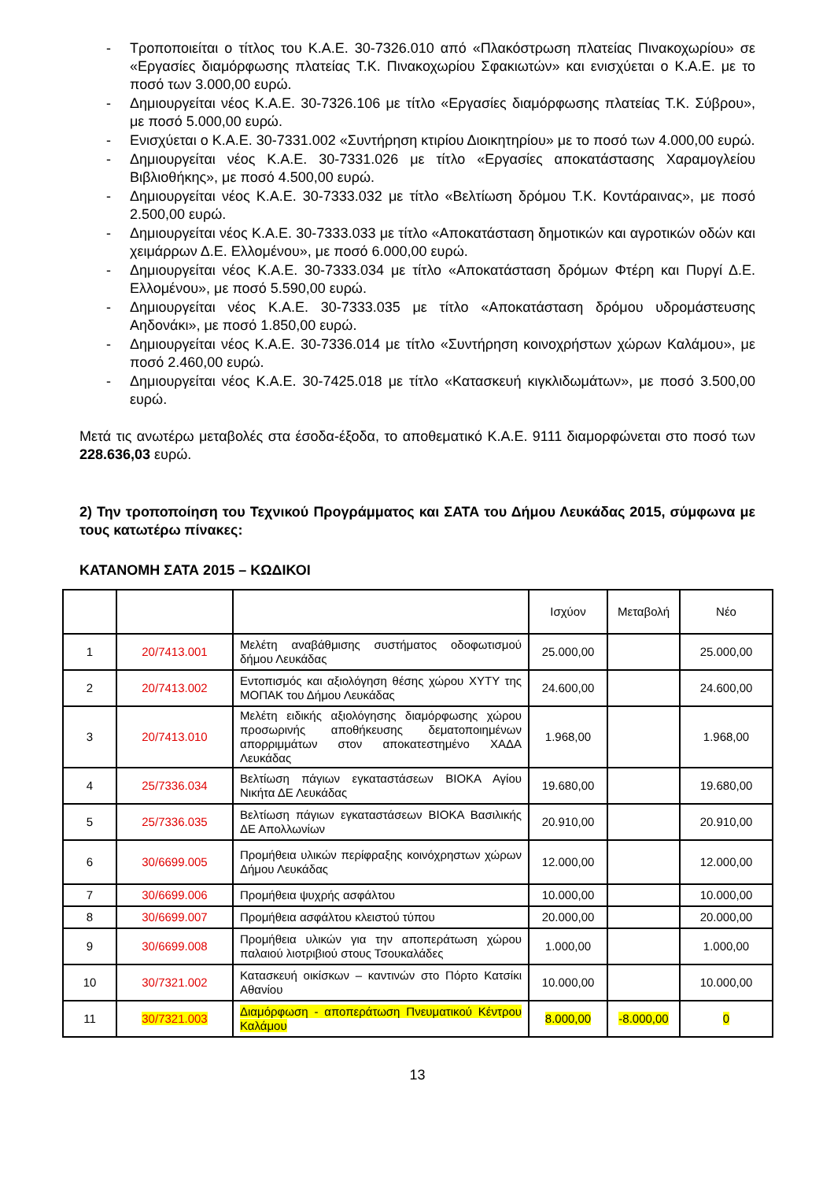- Τροποποιείται ο τίτλος του Κ.Α.Ε. 30-7326.010 από «Πλακόστρωση πλατείας Πινακοχωρίου» σε «Εργασίες διαμόρφωσης πλατείας Τ.Κ. Πινακοχωρίου Σφακιωτών» και ενισχύεται ο Κ.Α.Ε. με το ποσό των 3.000,00 ευρώ.
- Δημιουργείται νέος Κ.Α.Ε. 30-7326.106 με τίτλο «Εργασίες διαμόρφωσης πλατείας Τ.Κ. Σύβρου», με ποσό 5.000,00 ευρώ.
- Ενισχύεται ο Κ.Α.Ε. 30-7331.002 «Συντήρηση κτιρίου Διοικητηρίου» με το ποσό των 4.000,00 ευρώ.
- Δημιουργείται νέος Κ.Α.Ε. 30-7331.026 με τίτλο «Εργασίες αποκατάστασης Χαραμογλείου Βιβλιοθήκης», με ποσό 4.500,00 ευρώ.
- Δημιουργείται νέος Κ.Α.Ε. 30-7333.032 με τίτλο «Βελτίωση δρόμου Τ.Κ. Κοντάραινας», με ποσό 2.500,00 ευρώ.
- Δημιουργείται νέος Κ.Α.Ε. 30-7333.033 με τίτλο «Αποκατάσταση δημοτικών και αγροτικών οδών και χειμάρρων Δ.Ε. Ελλομένου», με ποσό 6.000,00 ευρώ.
- Δημιουργείται νέος Κ.Α.Ε. 30-7333.034 με τίτλο «Αποκατάσταση δρόμων Φτέρη και Πυργί Δ.Ε. Ελλομένου», με ποσό 5.590,00 ευρώ.
- Δημιουργείται νέος Κ.Α.Ε. 30-7333.035 με τίτλο «Αποκατάσταση δρόμου υδρομάστευσης Αηδονάκι», με ποσό 1.850,00 ευρώ.
- Δημιουργείται νέος Κ.Α.Ε. 30-7336.014 με τίτλο «Συντήρηση κοινοχρήστων χώρων Καλάμου», με ποσό 2.460,00 ευρώ.
- Δημιουργείται νέος Κ.Α.Ε. 30-7425.018 με τίτλο «Κατασκευή κιγκλιδωμάτων», με ποσό 3.500,00 ευρώ.
Μετά τις ανωτέρω μεταβολές στα έσοδα-έξοδα, το αποθεματικό Κ.Α.Ε. 9111 διαμορφώνεται στο ποσό των 228.636,03 ευρώ.
2) Την τροποποίηση του Τεχνικού Προγράμματος και ΣΑΤΑ του Δήμου Λευκάδας 2015, σύμφωνα με τους κατωτέρω πίνακες:
ΚΑΤΑΝΟΜΗ ΣΑΤΑ 2015 – ΚΩΔΙΚΟΙ
| | | | Ισχύον | Μεταβολή | Νέο |
| --- | --- | --- | --- | --- | --- |
| 1 | 20/7413.001 | Μελέτη αναβάθμισης συστήματος οδοφωτισμού δήμου Λευκάδας | 25.000,00 | | 25.000,00 |
| 2 | 20/7413.002 | Εντοπισμός και αξιολόγηση θέσης χώρου ΧΥΤΥ της ΜΟΠΑΚ του Δήμου Λευκάδας | 24.600,00 | | 24.600,00 |
| 3 | 20/7413.010 | Μελέτη ειδικής αξιολόγησης διαμόρφωσης χώρου προσωρινής αποθήκευσης δεματοποιημένων απορριμμάτων στον αποκατεστημένο ΧΑΔΑ Λευκάδας | 1.968,00 | | 1.968,00 |
| 4 | 25/7336.034 | Βελτίωση πάγιων εγκαταστάσεων ΒΙΟΚΑ Αγίου Νικήτα ΔΕ Λευκάδας | 19.680,00 | | 19.680,00 |
| 5 | 25/7336.035 | Βελτίωση πάγιων εγκαταστάσεων ΒΙΟΚΑ Βασιλικής ΔΕ Απολλωνίων | 20.910,00 | | 20.910,00 |
| 6 | 30/6699.005 | Προμήθεια υλικών περίφραξης κοινόχρηστων χώρων Δήμου Λευκάδας | 12.000,00 | | 12.000,00 |
| 7 | 30/6699.006 | Προμήθεια ψυχρής ασφάλτου | 10.000,00 | | 10.000,00 |
| 8 | 30/6699.007 | Προμήθεια ασφάλτου κλειστού τύπου | 20.000,00 | | 20.000,00 |
| 9 | 30/6699.008 | Προμήθεια υλικών για την αποπεράτωση χώρου παλαιού λιοτριβιού στους Τσουκαλάδες | 1.000,00 | | 1.000,00 |
| 10 | 30/7321.002 | Κατασκευή οικίσκων – καντινών στο Πόρτο Κατσίκι Αθανίου | 10.000,00 | | 10.000,00 |
| 11 | 30/7321.003 | Διαμόρφωση - αποπεράτωση Πνευματικού Κέντρου Καλάμου | 8.000,00 | -8.000,00 | 0 |
13